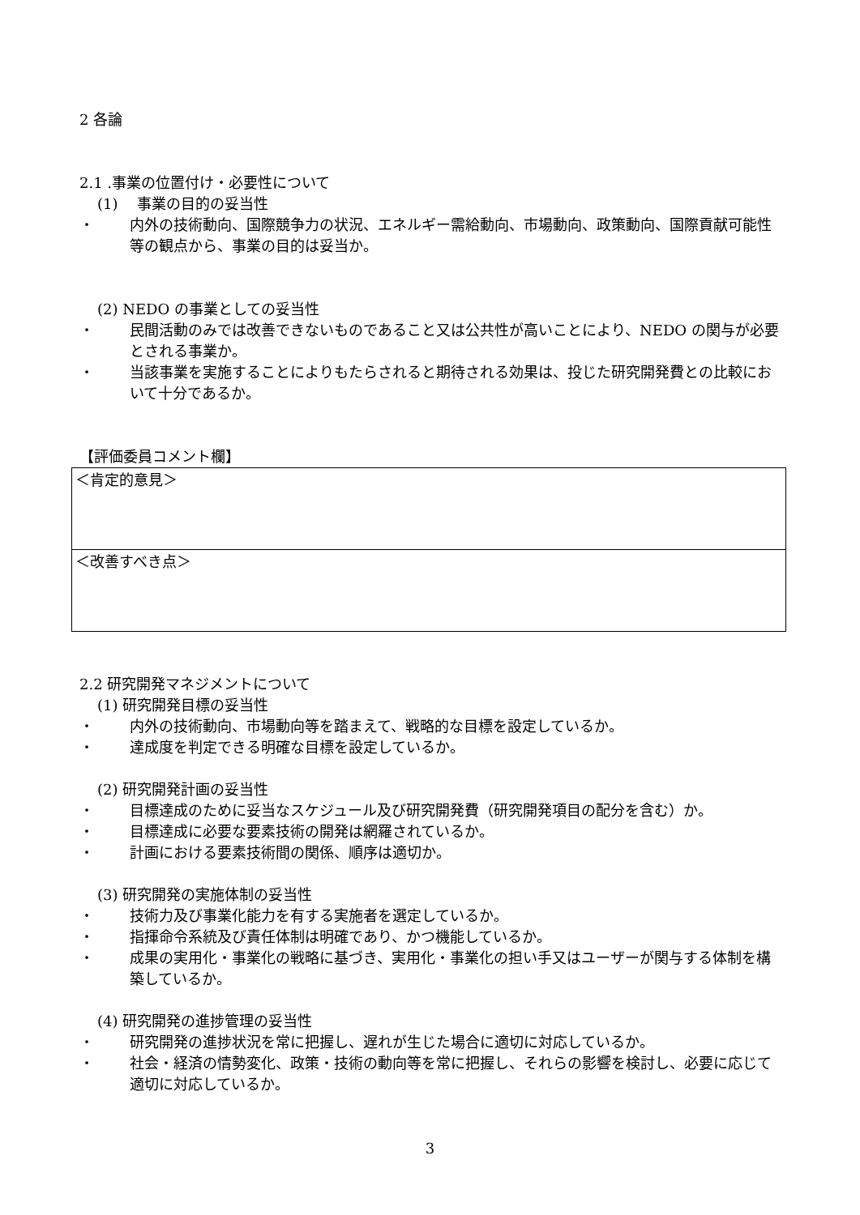2 各論
2.1 .事業の位置付け・必要性について
(1)　 事業の目的の妥当性
・ 内外の技術動向、国際競争力の状況、エネルギー需給動向、市場動向、政策動向、国際貢献可能性等の観点から、事業の目的は妥当か。
(2) NEDO の事業としての妥当性
・ 民間活動のみでは改善できないものであること又は公共性が高いことにより、NEDO の関与が必要とされる事業か。
・ 当該事業を実施することによりもたらされると期待される効果は、投じた研究開発費との比較において十分であるか。
【評価委員コメント欄】
＜肯定的意見＞
＜改善すべき点＞
2.2 研究開発マネジメントについて
(1) 研究開発目標の妥当性
・ 内外の技術動向、市場動向等を踏まえて、戦略的な目標を設定しているか。
・ 達成度を判定できる明確な目標を設定しているか。
(2) 研究開発計画の妥当性
・ 目標達成のために妥当なスケジュール及び研究開発費（研究開発項目の配分を含む）か。
・ 目標達成に必要な要素技術の開発は網羅されているか。
・ 計画における要素技術間の関係、順序は適切か。
(3) 研究開発の実施体制の妥当性
・ 技術力及び事業化能力を有する実施者を選定しているか。
・ 指揮命令系統及び責任体制は明確であり、かつ機能しているか。
・ 成果の実用化・事業化の戦略に基づき、実用化・事業化の担い手又はユーザーが関与する体制を構築しているか。
(4) 研究開発の進捗管理の妥当性
・ 研究開発の進捗状況を常に把握し、遅れが生じた場合に適切に対応しているか。
・ 社会・経済の情勢変化、政策・技術の動向等を常に把握し、それらの影響を検討し、必要に応じて適切に対応しているか。
3